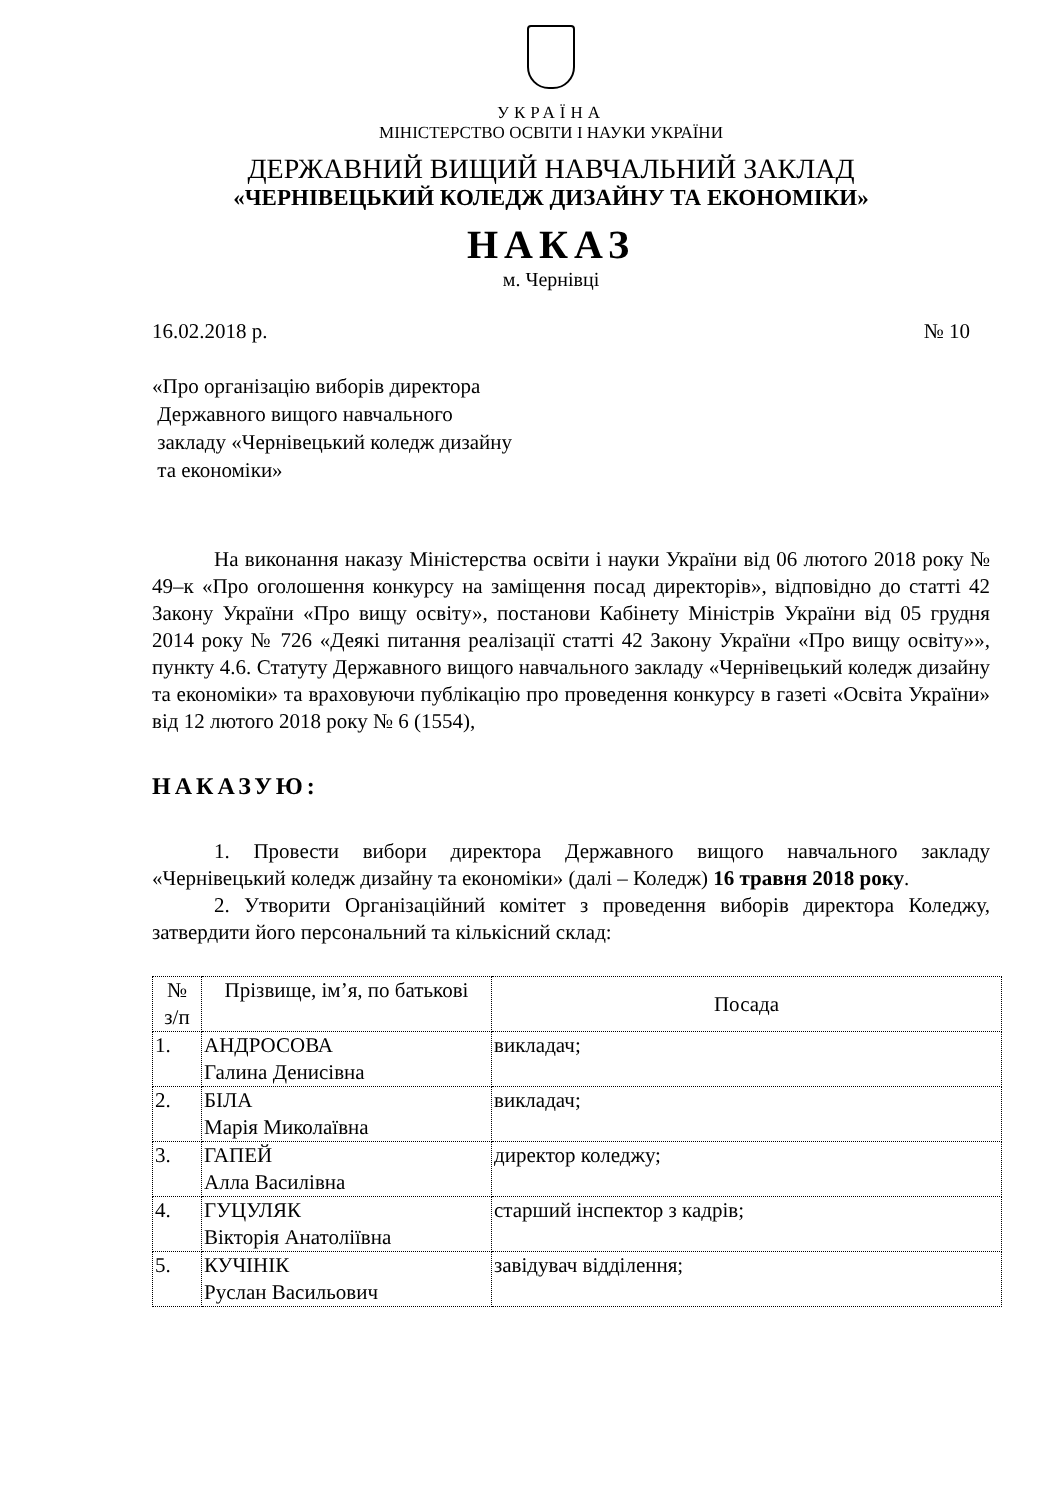УКРАЇНА
МІНІСТЕРСТВО ОСВІТИ І НАУКИ УКРАЇНИ
ДЕРЖАВНИЙ ВИЩИЙ НАВЧАЛЬНИЙ ЗАКЛАД
«ЧЕРНІВЕЦЬКИЙ КОЛЕДЖ ДИЗАЙНУ ТА ЕКОНОМІКИ»
НАКАЗ
м. Чернівці
16.02.2018 р. № 10
«Про організацію виборів директора
Державного вищого навчального
закладу «Чернівецький коледж дизайну
та економіки»
На виконання наказу Міністерства освіти і науки України від 06 лютого 2018 року № 49–к «Про оголошення конкурсу на заміщення посад директорів», відповідно до статті 42 Закону України «Про вищу освіту», постанови Кабінету Міністрів України від 05 грудня 2014 року № 726 «Деякі питання реалізації статті 42 Закону України «Про вищу освіту»», пункту 4.6. Статуту Державного вищого навчального закладу «Чернівецький коледж дизайну та економіки» та враховуючи публікацію про проведення конкурсу в газеті «Освіта України» від 12 лютого 2018 року № 6 (1554),
НАКАЗУЮ:
1. Провести вибори директора Державного вищого навчального закладу «Чернівецький коледж дизайну та економіки» (далі – Коледж) 16 травня 2018 року.
2. Утворити Організаційний комітет з проведення виборів директора Коледжу, затвердити його персональний та кількісний склад:
| № з/п | Прізвище, ім’я, по батькові | Посада |
| 1. | АНДРОСОВА Галина Денисівна | викладач; |
| 2. | БІЛА Марія Миколаївна | викладач; |
| 3. | ГАПЕЙ Алла Василівна | директор коледжу; |
| 4. | ГУЦУЛЯК Вікторія Анатоліївна | старший інспектор з кадрів; |
| 5. | КУЧІНІК Руслан Васильович | завідувач відділення; |